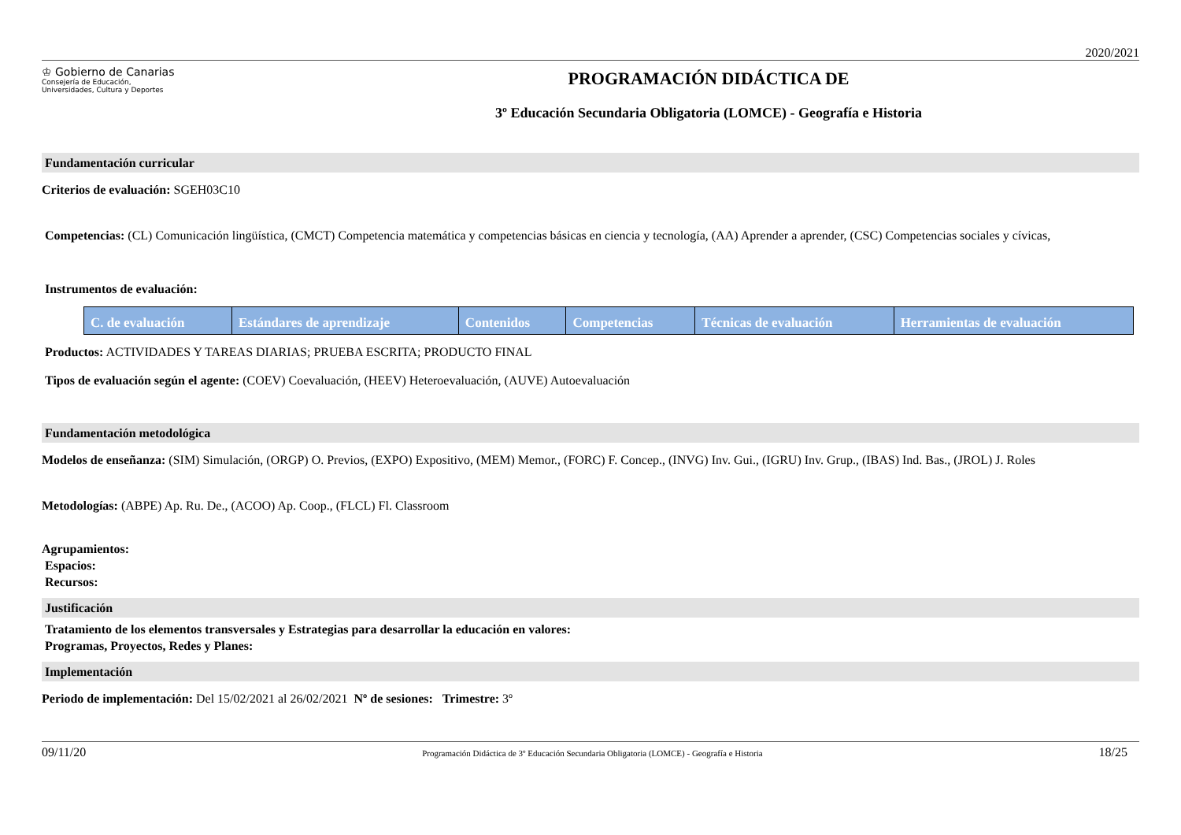2020/2021
♔ Gobierno de Canarias
Consejería de Educación,
Universidades, Cultura y Deportes
PROGRAMACIÓN DIDÁCTICA DE
3º Educación Secundaria Obligatoria (LOMCE) - Geografía e Historia
Fundamentación curricular
Criterios de evaluación: SGEH03C10
Competencias: (CL) Comunicación lingüística, (CMCT) Competencia matemática y competencias básicas en ciencia y tecnología, (AA) Aprender a aprender, (CSC) Competencias sociales y cívicas,
Instrumentos de evaluación:
| C. de evaluación | Estándares de aprendizaje | Contenidos | Competencias | Técnicas de evaluación | Herramientas de evaluación |
| --- | --- | --- | --- | --- | --- |
Productos: ACTIVIDADES Y TAREAS DIARIAS; PRUEBA ESCRITA; PRODUCTO FINAL
Tipos de evaluación según el agente: (COEV) Coevaluación, (HEEV) Heteroevaluación, (AUVE) Autoevaluación
Fundamentación metodológica
Modelos de enseñanza: (SIM) Simulación, (ORGP) O. Previos, (EXPO) Expositivo, (MEM) Memor., (FORC) F. Concep., (INVG) Inv. Gui., (IGRU) Inv. Grup., (IBAS) Ind. Bas., (JROL) J. Roles
Metodologías: (ABPE) Ap. Ru. De., (ACOO) Ap. Coop., (FLCL) Fl. Classroom
Agrupamientos:
Espacios:
Recursos:
Justificación
Tratamiento de los elementos transversales y Estrategias para desarrollar la educación en valores:
Programas, Proyectos, Redes y Planes:
Implementación
Periodo de implementación: Del 15/02/2021 al 26/02/2021 Nº de sesiones: Trimestre: 3º
09/11/20 Programación Didáctica de 3º Educación Secundaria Obligatoria (LOMCE) - Geografía e Historia 18/25